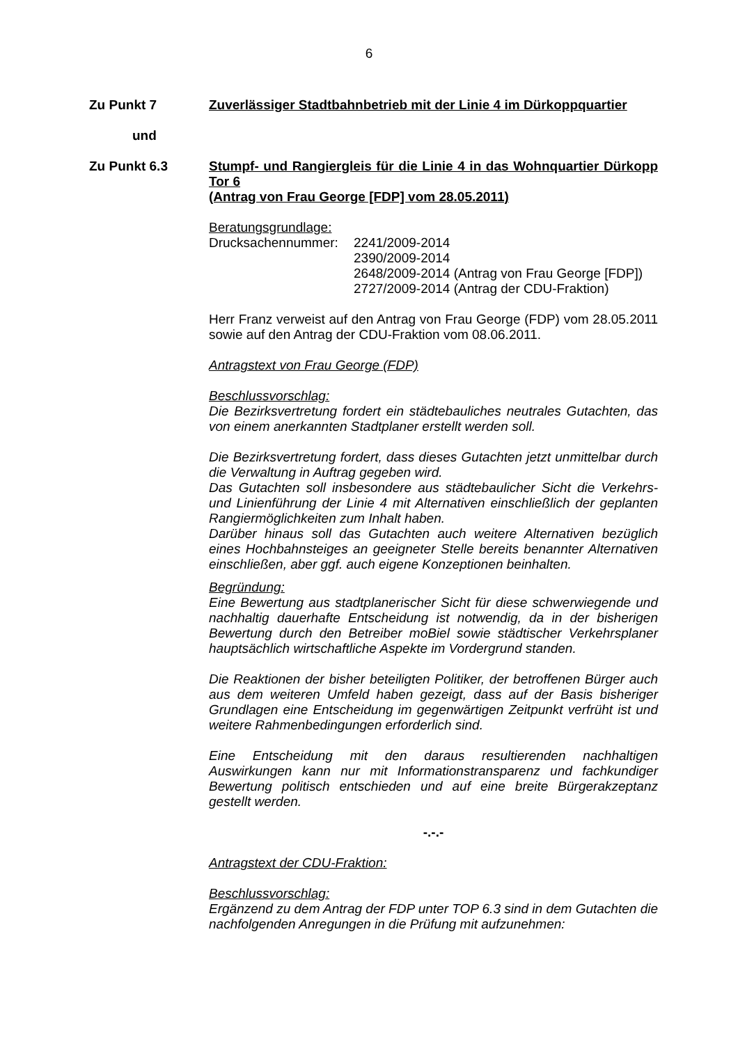6
Zu Punkt 7 Zuverlässiger Stadtbahnbetrieb mit der Linie 4 im Dürkoppquartier
und
Zu Punkt 6.3 Stumpf- und Rangiergleis für die Linie 4 in das Wohnquartier Dürkopp Tor 6
(Antrag von Frau George [FDP] vom 28.05.2011)
Beratungsgrundlage:
Drucksachennummer: 2241/2009-2014
2390/2009-2014
2648/2009-2014 (Antrag von Frau George [FDP])
2727/2009-2014 (Antrag der CDU-Fraktion)
Herr Franz verweist auf den Antrag von Frau George (FDP) vom 28.05.2011 sowie auf den Antrag der CDU-Fraktion vom 08.06.2011.
Antragstext von Frau George (FDP)
Beschlussvorschlag:
Die Bezirksvertretung fordert ein städtebauliches neutrales Gutachten, das von einem anerkannten Stadtplaner erstellt werden soll.
Die Bezirksvertretung fordert, dass dieses Gutachten jetzt unmittelbar durch die Verwaltung in Auftrag gegeben wird.
Das Gutachten soll insbesondere aus städtebaulicher Sicht die Verkehrs- und Linienführung der Linie 4 mit Alternativen einschließlich der geplanten Rangiermöglichkeiten zum Inhalt haben.
Darüber hinaus soll das Gutachten auch weitere Alternativen bezüglich eines Hochbahnsteiges an geeigneter Stelle bereits benannter Alternativen einschließen, aber ggf. auch eigene Konzeptionen beinhalten.
Begründung:
Eine Bewertung aus stadtplanerischer Sicht für diese schwerwiegende und nachhaltig dauerhafte Entscheidung ist notwendig, da in der bisherigen Bewertung durch den Betreiber moBiel sowie städtischer Verkehrsplaner hauptsächlich wirtschaftliche Aspekte im Vordergrund standen.
Die Reaktionen der bisher beteiligten Politiker, der betroffenen Bürger auch aus dem weiteren Umfeld haben gezeigt, dass auf der Basis bisheriger Grundlagen eine Entscheidung im gegenwärtigen Zeitpunkt verfrüht ist und weitere Rahmenbedingungen erforderlich sind.
Eine Entscheidung mit den daraus resultierenden nachhaltigen Auswirkungen kann nur mit Informationstransparenz und fachkundiger Bewertung politisch entschieden und auf eine breite Bürgerakzeptanz gestellt werden.
-.-.-
Antragstext der CDU-Fraktion:
Beschlussvorschlag:
Ergänzend zu dem Antrag der FDP unter TOP 6.3 sind in dem Gutachten die nachfolgenden Anregungen in die Prüfung mit aufzunehmen: